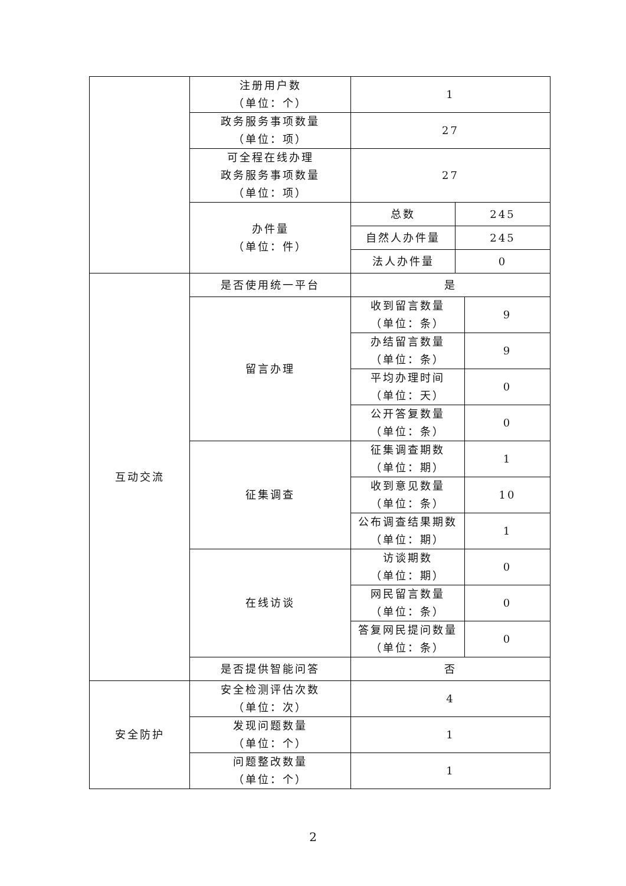| | 注册用户数 （单位：个） | 1 | | |
| | 政务服务事项数量 （单位：项） | 27 | | |
| | 可全程在线办理 政务服务事项数量 （单位：项） | 27 | | |
| | 办件量 （单位：件） | 总数 | 245 | |
| | | 自然人办件量 | 245 | |
| | | 法人办件量 | 0 | |
| 互动交流 | 是否使用统一平台 | 是 | | |
| | 留言办理 | 收到留言数量 （单位：条） | | 9 |
| | | 办结留言数量 （单位：条） | | 9 |
| | | 平均办理时间 （单位：天） | | 0 |
| | | 公开答复数量 （单位：条） | | 0 |
| | 征集调查 | 征集调查期数 （单位：期） | | 1 |
| | | 收到意见数量 （单位：条） | | 10 |
| | | 公布调查结果期数 （单位：期） | | 1 |
| | 在线访谈 | 访谈期数 （单位：期） | | 0 |
| | | 网民留言数量 （单位：条） | | 0 |
| | | 答复网民提问数量 （单位：条） | | 0 |
| | 是否提供智能问答 | 否 | | |
| 安全防护 | 安全检测评估次数 （单位：次） | 4 | | |
| | 发现问题数量 （单位：个） | 1 | | |
| | 问题整改数量 （单位：个） | 1 | | |
2